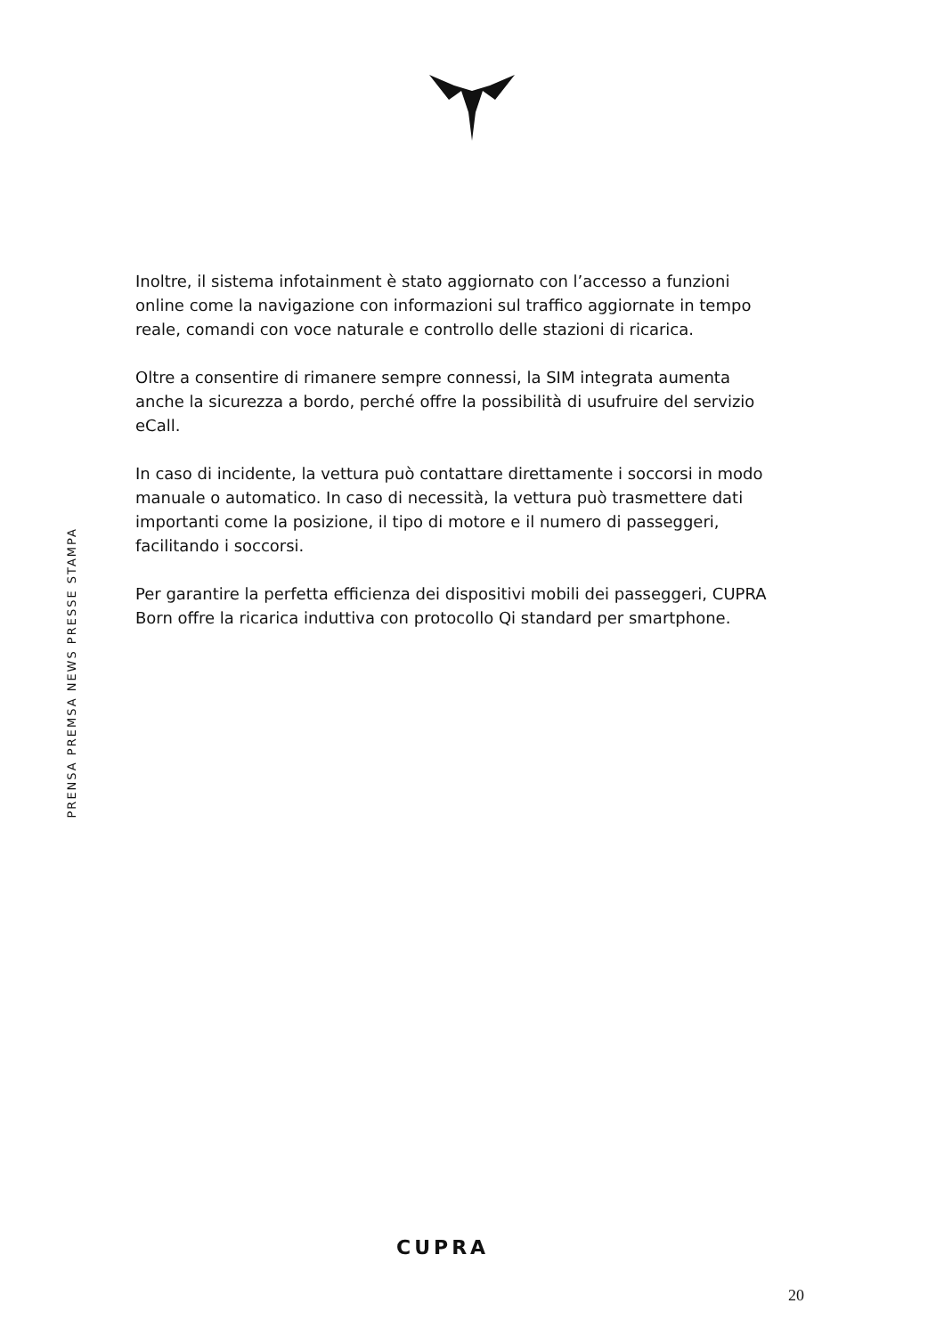Inoltre, il sistema infotainment è stato aggiornato con l’accesso a funzioni online come la navigazione con informazioni sul traffico aggiornate in tempo reale, comandi con voce naturale e controllo delle stazioni di ricarica.
Oltre a consentire di rimanere sempre connessi, la SIM integrata aumenta anche la sicurezza a bordo, perché offre la possibilità di usufruire del servizio eCall.
In caso di incidente, la vettura può contattare direttamente i soccorsi in modo manuale o automatico. In caso di necessità, la vettura può trasmettere dati importanti come la posizione, il tipo di motore e il numero di passeggeri, facilitando i soccorsi.
Per garantire la perfetta efficienza dei dispositivi mobili dei passeggeri, CUPRA Born offre la ricarica induttiva con protocollo Qi standard per smartphone.
PRENSA PREMSA NEWS PRESSE STAMPA
CUPRA
20